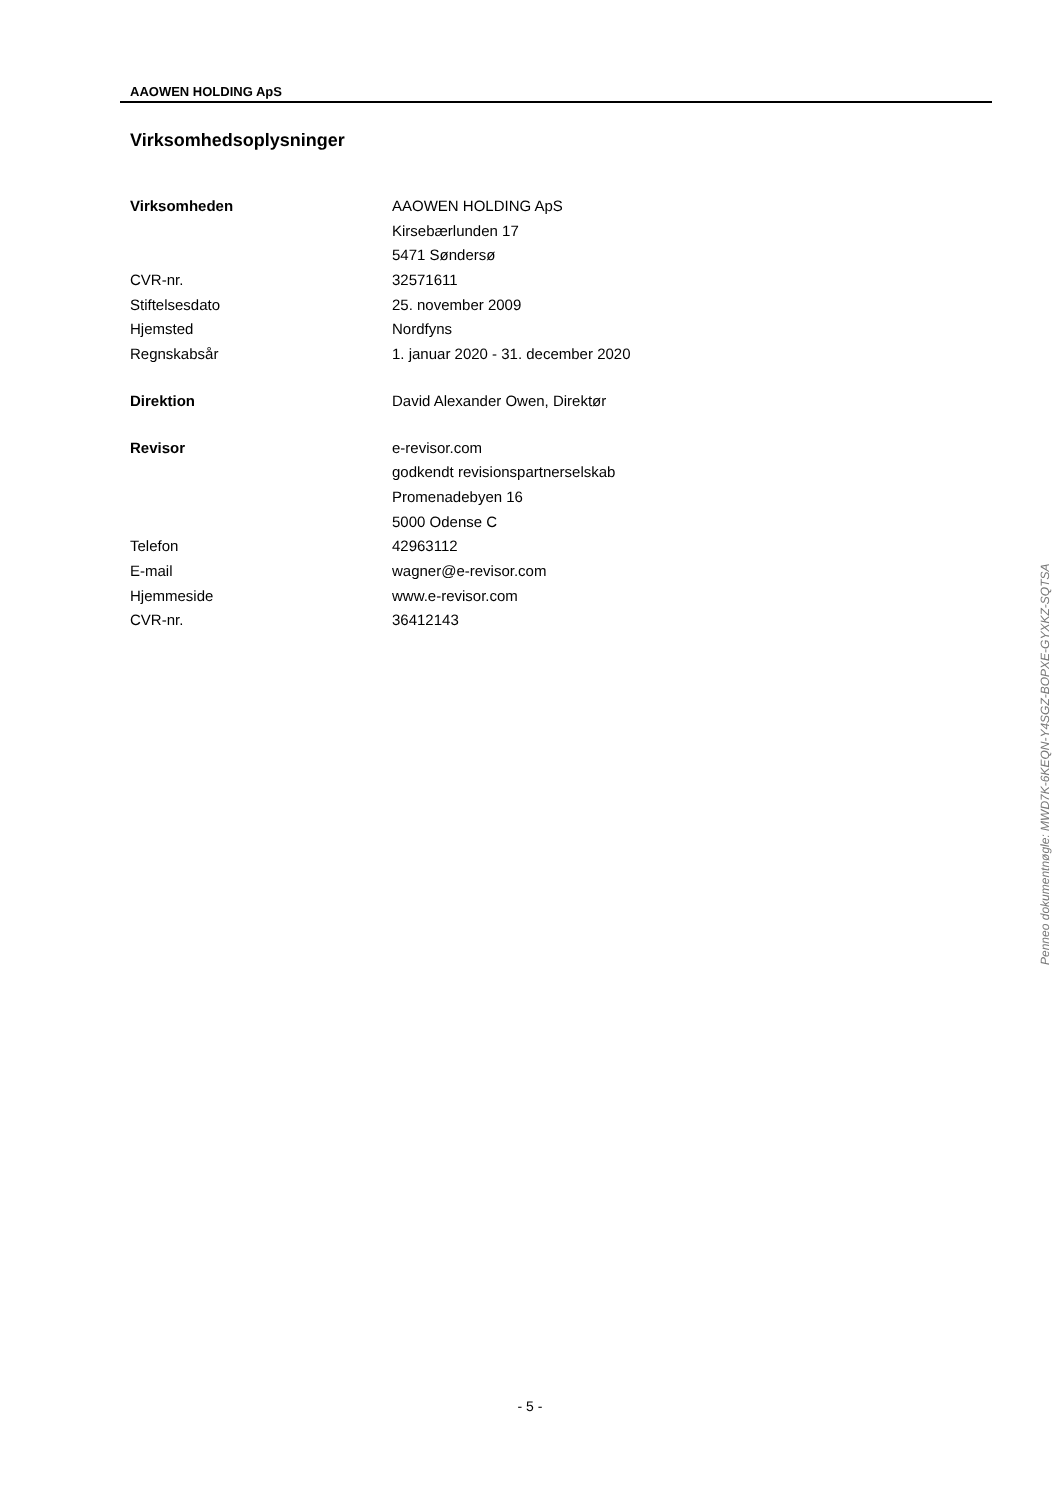AAOWEN HOLDING ApS
Virksomhedsoplysninger
| Virksomheden | AAOWEN HOLDING ApS |
| | Kirsebærlunden 17 |
| | 5471 Søndersø |
| CVR-nr. | 32571611 |
| Stiftelsesdato | 25. november 2009 |
| Hjemsted | Nordfyns |
| Regnskabsår | 1. januar 2020 - 31. december 2020 |
| Direktion | David Alexander Owen, Direktør |
| Revisor | e-revisor.com |
| | godkendt revisionspartnerselskab |
| | Promenadebyen 16 |
| | 5000 Odense C |
| Telefon | 42963112 |
| E-mail | wagner@e-revisor.com |
| Hjemmeside | www.e-revisor.com |
| CVR-nr. | 36412143 |
- 5 -
Penneo dokumentnøgle: MWD7K-6KEQN-Y4SGZ-BOPXE-GYXKZ-SQTSA